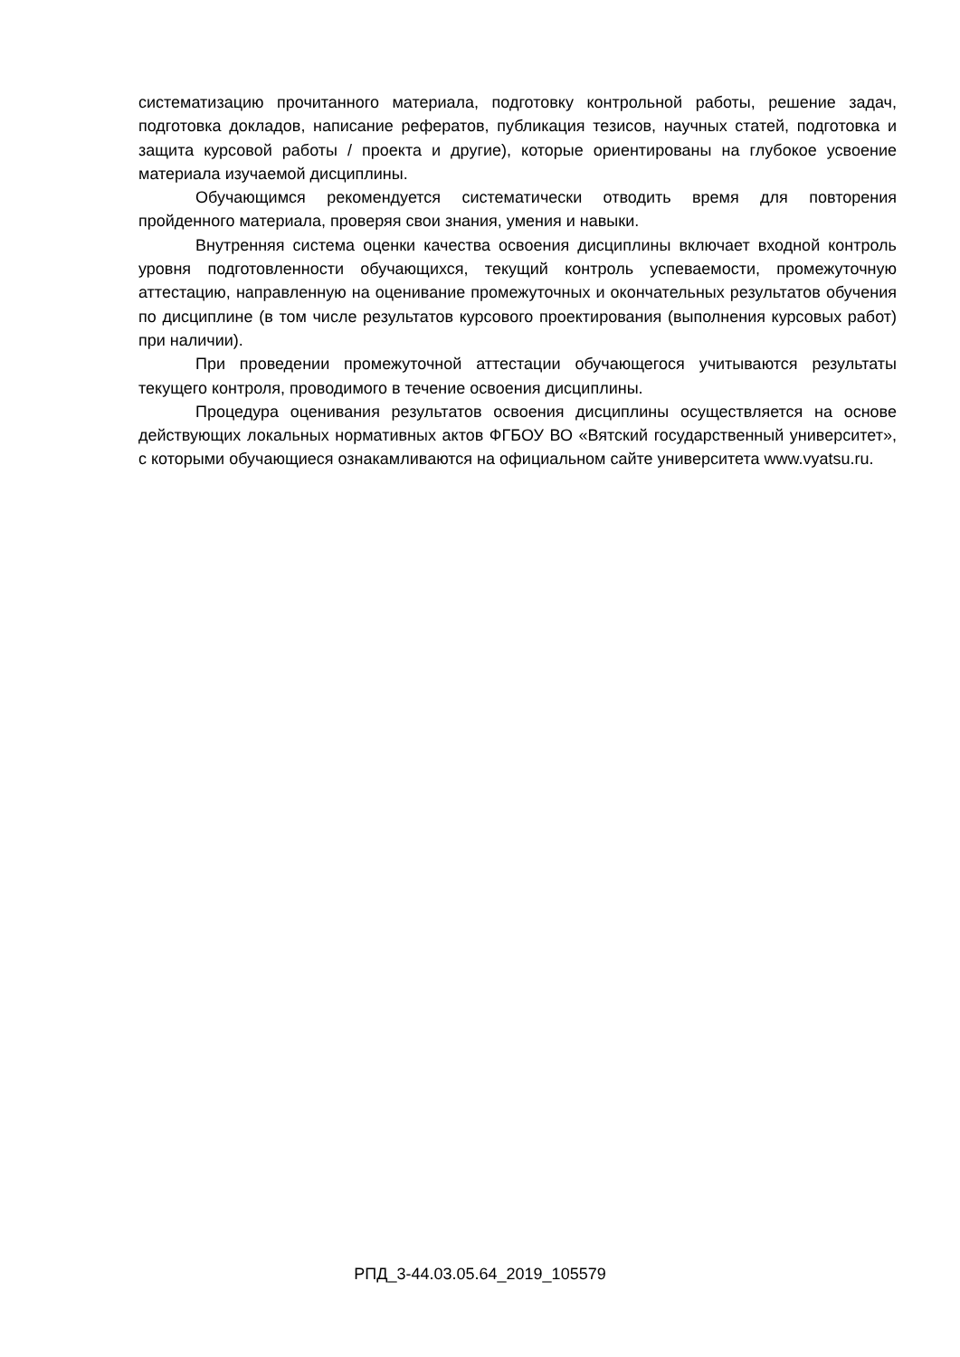систематизацию прочитанного материала, подготовку контрольной работы, решение задач, подготовка докладов, написание рефератов, публикация тезисов, научных статей, подготовка и защита курсовой работы / проекта и другие), которые ориентированы на глубокое усвоение материала изучаемой дисциплины.
Обучающимся рекомендуется систематически отводить время для повторения пройденного материала, проверяя свои знания, умения и навыки.
Внутренняя система оценки качества освоения дисциплины включает входной контроль уровня подготовленности обучающихся, текущий контроль успеваемости, промежуточную аттестацию, направленную на оценивание промежуточных и окончательных результатов обучения по дисциплине (в том числе результатов курсового проектирования (выполнения курсовых работ) при наличии).
При проведении промежуточной аттестации обучающегося учитываются результаты текущего контроля, проводимого в течение освоения дисциплины.
Процедура оценивания результатов освоения дисциплины осуществляется на основе действующих локальных нормативных актов ФГБОУ ВО «Вятский государственный университет», с которыми обучающиеся ознакамливаются на официальном сайте университета www.vyatsu.ru.
РПД_3-44.03.05.64_2019_105579